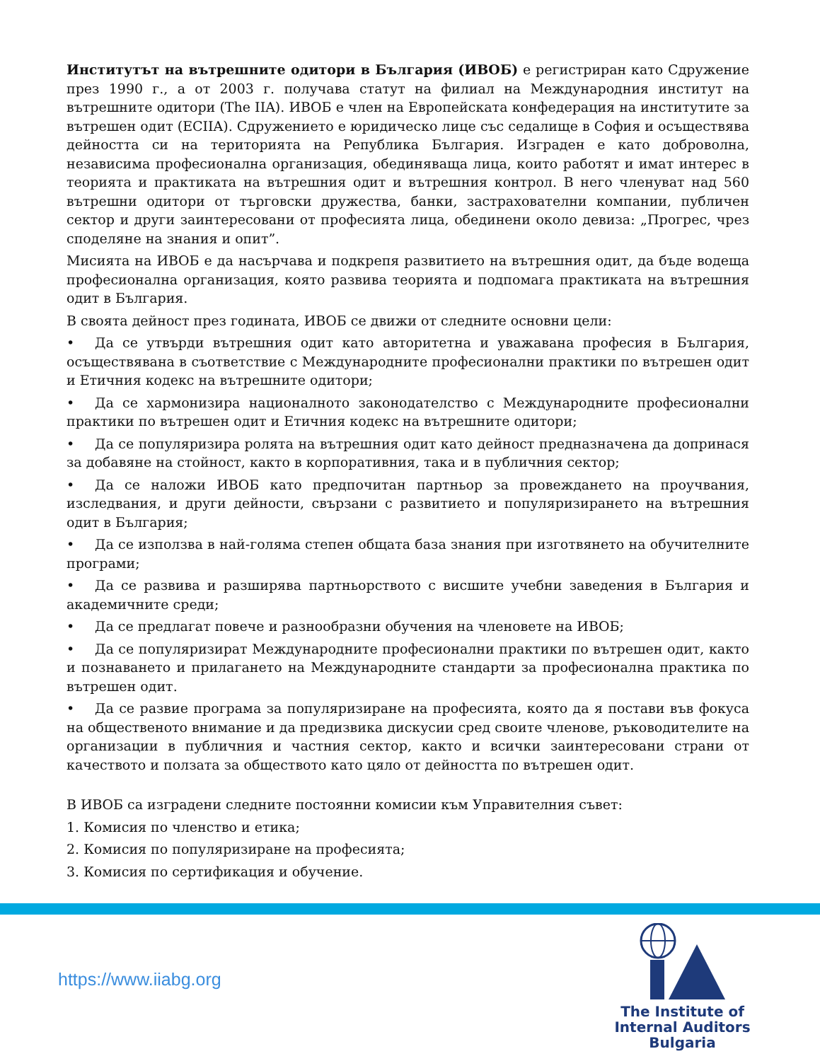Институтът на вътрешните одитори в България (ИВОБ) е регистриран като Сдружение през 1990 г., а от 2003 г. получава статут на филиал на Международния институт на вътрешните одитори (The IIA). ИВОБ е член на Европейската конфедерация на институтите за вътрешен одит (ECIIA). Сдружението е юридическо лице със седалище в София и осъществява дейността си на територията на Република България. Изграден е като доброволна, независима професионална организация, обединяваща лица, които работят и имат интерес в теорията и практиката на вътрешния одит и вътрешния контрол. В него членуват над 560 вътрешни одитори от търговски дружества, банки, застрахователни компании, публичен сектор и други заинтересовани от професията лица, обединени около девиза: „Прогрес, чрез споделяне на знания и опит”.
Мисията на ИВОБ е да насърчава и подкрепя развитието на вътрешния одит, да бъде водеща професионална организация, която развива теорията и подпомага практиката на вътрешния одит в България.
В своята дейност през годината, ИВОБ се движи от следните основни цели:
• Да се утвърди вътрешния одит като авторитетна и уважавана професия в България, осъществявана в съответствие с Международните професионални практики по вътрешен одит и Етичния кодекс на вътрешните одитори;
• Да се хармонизира националното законодателство с Международните професионални практики по вътрешен одит и Етичния кодекс на вътрешните одитори;
• Да се популяризира ролята на вътрешния одит като дейност предназначена да допринася за добавяне на стойност, както в корпоративния, така и в публичния сектор;
• Да се наложи ИВОБ като предпочитан партньор за провеждането на проучвания, изследвания, и други дейности, свързани с развитието и популяризирането на вътрешния одит в България;
• Да се използва в най-голяма степен общата база знания при изготвянето на обучителните програми;
• Да се развива и разширява партньорството с висшите учебни заведения в България и академичните среди;
• Да се предлагат повече и разнообразни обучения на членовете на ИВОБ;
• Да се популяризират Международните професионални практики по вътрешен одит, както и познаването и прилагането на Международните стандарти за професионална практика по вътрешен одит.
• Да се развие програма за популяризиране на професията, която да я постави във фокуса на общественото внимание и да предизвика дискусии сред своите членове, ръководителите на организации в публичния и частния сектор, както и всички заинтересовани страни от качеството и ползата за обществото като цяло от дейността по вътрешен одит.
В ИВОБ са изградени следните постоянни комисии към Управителния съвет:
1. Комисия по членство и етика;
2. Комисия по популяризиране на професията;
3. Комисия по сертификация и обучение.
https://www.iiabg.org
The Institute of
Internal Auditors
Bulgaria